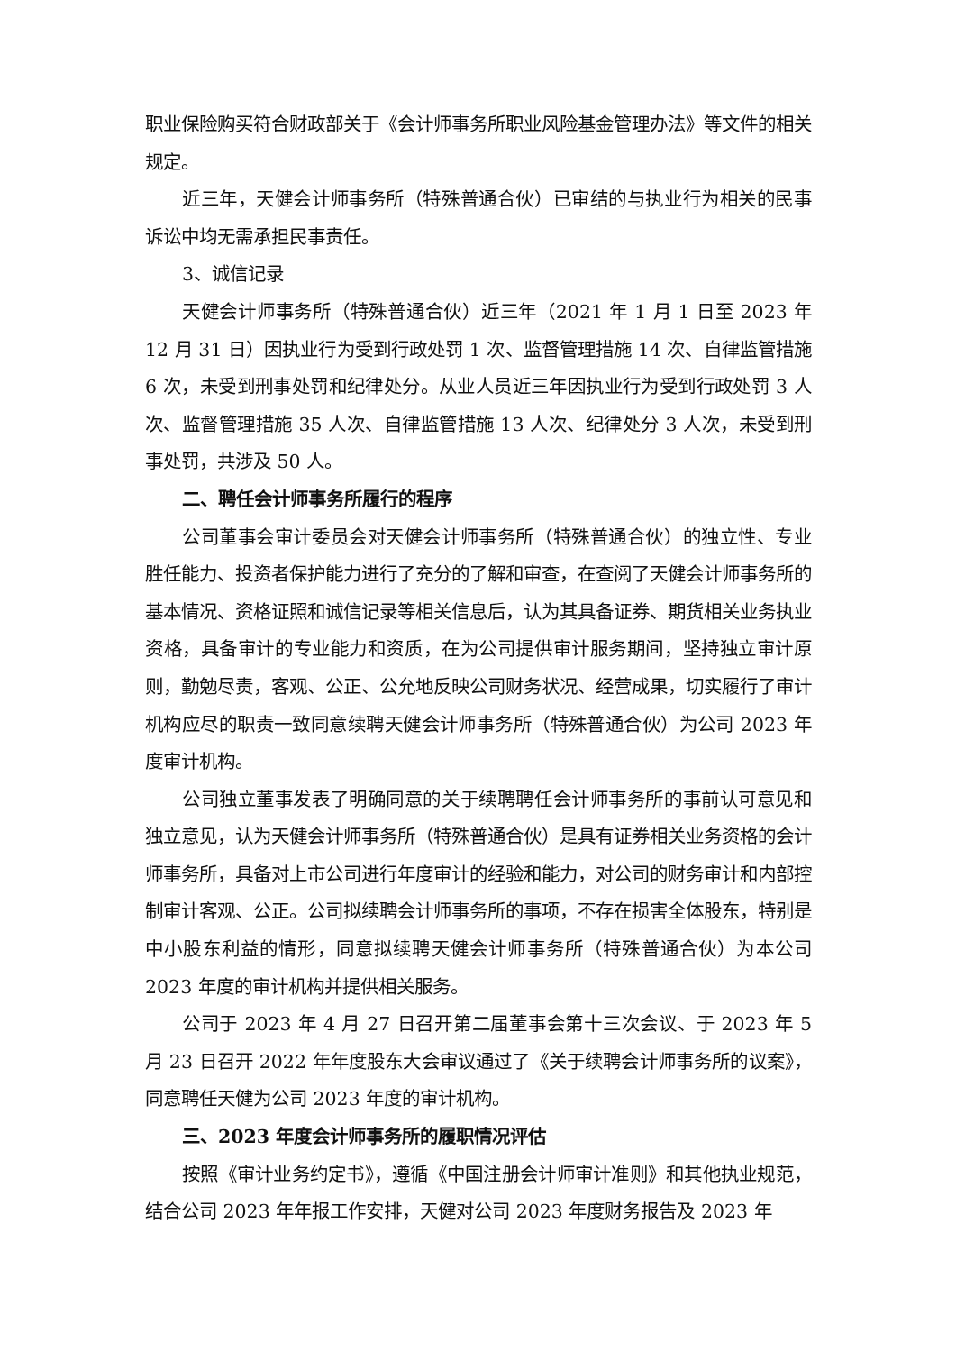职业保险购买符合财政部关于《会计师事务所职业风险基金管理办法》等文件的相关规定。
近三年，天健会计师事务所（特殊普通合伙）已审结的与执业行为相关的民事诉讼中均无需承担民事责任。
3、诚信记录
天健会计师事务所（特殊普通合伙）近三年（2021 年 1 月 1 日至 2023 年 12 月 31 日）因执业行为受到行政处罚 1 次、监督管理措施 14 次、自律监管措施 6 次，未受到刑事处罚和纪律处分。从业人员近三年因执业行为受到行政处罚 3 人次、监督管理措施 35 人次、自律监管措施 13 人次、纪律处分 3 人次，未受到刑事处罚，共涉及 50 人。
二、聘任会计师事务所履行的程序
公司董事会审计委员会对天健会计师事务所（特殊普通合伙）的独立性、专业胜任能力、投资者保护能力进行了充分的了解和审查，在查阅了天健会计师事务所的基本情况、资格证照和诚信记录等相关信息后，认为其具备证券、期货相关业务执业资格，具备审计的专业能力和资质，在为公司提供审计服务期间，坚持独立审计原则，勤勉尽责，客观、公正、公允地反映公司财务状况、经营成果，切实履行了审计机构应尽的职责一致同意续聘天健会计师事务所（特殊普通合伙）为公司 2023 年度审计机构。
公司独立董事发表了明确同意的关于续聘聘任会计师事务所的事前认可意见和独立意见，认为天健会计师事务所（特殊普通合伙）是具有证券相关业务资格的会计师事务所，具备对上市公司进行年度审计的经验和能力，对公司的财务审计和内部控制审计客观、公正。公司拟续聘会计师事务所的事项，不存在损害全体股东，特别是中小股东利益的情形，同意拟续聘天健会计师事务所（特殊普通合伙）为本公司 2023 年度的审计机构并提供相关服务。
公司于 2023 年 4 月 27 日召开第二届董事会第十三次会议、于 2023 年 5 月 23 日召开 2022 年年度股东大会审议通过了《关于续聘会计师事务所的议案》，同意聘任天健为公司 2023 年度的审计机构。
三、2023 年度会计师事务所的履职情况评估
按照《审计业务约定书》，遵循《中国注册会计师审计准则》和其他执业规范，结合公司 2023 年年报工作安排，天健对公司 2023 年度财务报告及 2023 年